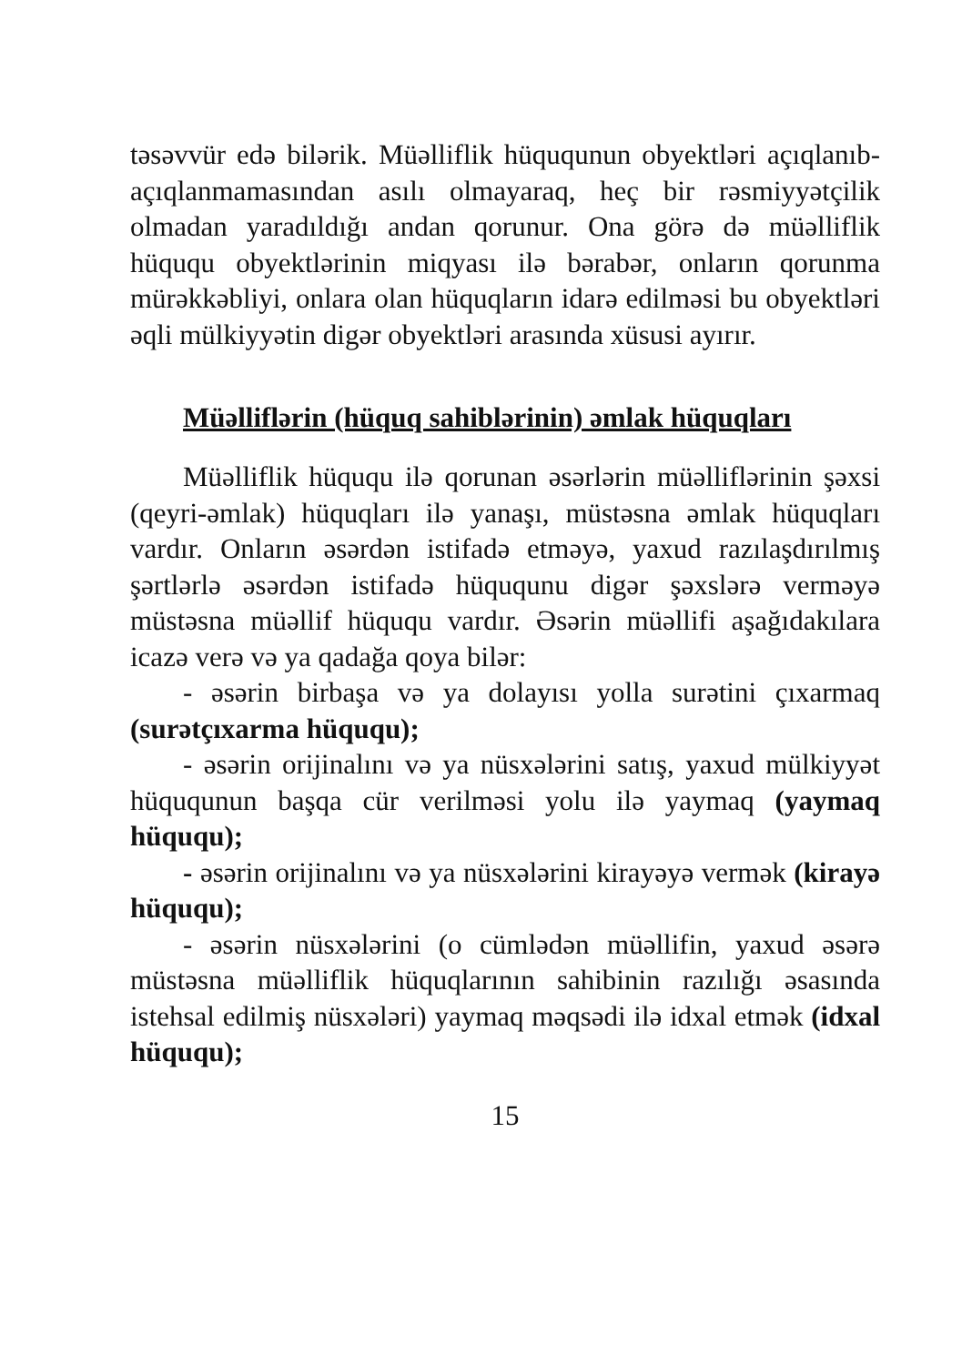təsəvvür edə bilərik. Müəlliflik hüququnun obyektləri açıqlanıb-açıqlanmamasından asılı olmayaraq, heç bir rəsmiyyətçilik olmadan yaradıldığı andan qorunur. Ona görə də müəlliflik hüququ obyektlərinin miqyası ilə bərabər, onların qorunma mürəkkəbliyi, onlara olan hüquqların idarə edilməsi bu obyektləri əqli mülkiyyətin digər obyektləri arasında xüsusi ayırır.
Müəlliflərin (hüquq sahiblərinin) əmlak hüquqları
Müəlliflik hüququ ilə qorunan əsərlərin müəlliflərinin şəxsi (qeyri-əmlak) hüquqları ilə yanaşı, müstəsna əmlak hüquqları vardır. Onların əsərdən istifadə etməyə, yaxud razılaşdırılmış şərtlərlə əsərdən istifadə hüququnu digər şəxslərə verməyə müstəsna müəllif hüququ vardır. Əsərin müəllifi aşağıdakılara icazə verə və ya qadağa qoya bilər:
- əsərin birbaşa və ya dolayısı yolla surətini çıxarmaq (surətçıxarma hüququ);
- əsərin orijinalını və ya nüsxələrini satış, yaxud mülkiyyət hüququnun başqa cür verilməsi yolu ilə yaymaq (yaymaq hüququ);
- əsərin orijinalını və ya nüsxələrini kirayəyə vermək (kirayə hüququ);
- əsərin nüsxələrini (o cümlədən müəllifin, yaxud əsərə müstəsna müəlliflik hüquqlarının sahibinin razılığı əsasında istehsal edilmiş nüsxələri) yaymaq məqsədi ilə idxal etmək (idxal hüququ);
15